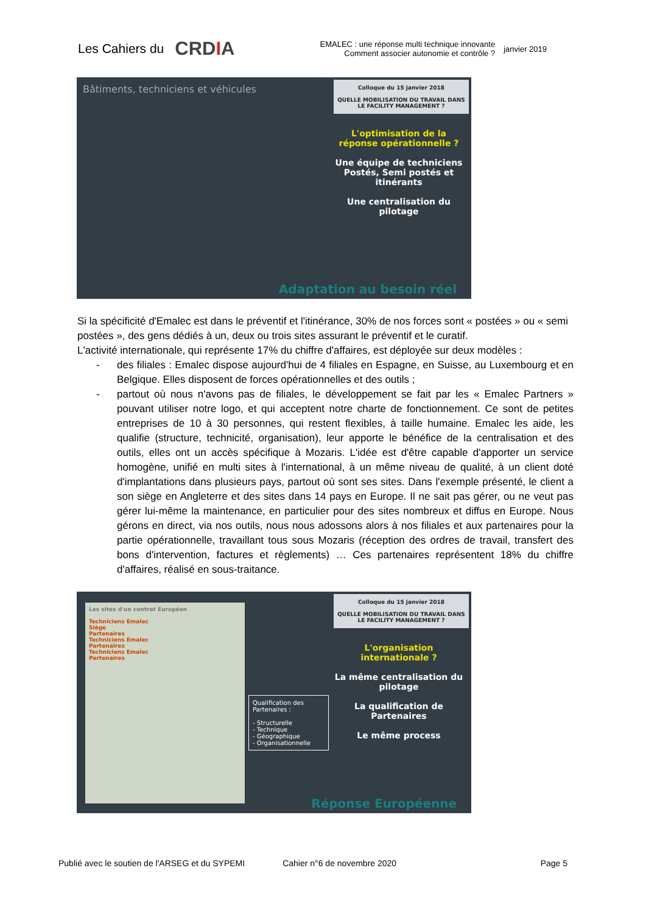Les Cahiers du CRDIA
EMALEC : une réponse multi technique innovante
Comment associer autonomie et contrôle ?
janvier 2019
Bâtiments, techniciens et véhicules
Colloque du 15 janvier 2018
QUELLE MOBILISATION DU TRAVAIL DANS LE FACILITY MANAGEMENT ?
L'optimisation de la réponse opérationnelle ?
Une équipe de techniciens Postés, Semi postés et itinérants
Une centralisation du pilotage
Adaptation au besoin réel
Si la spécificité d'Emalec est dans le préventif et l'itinérance, 30% de nos forces sont « postées » ou « semi postées », des gens dédiés à un, deux ou trois sites assurant le préventif et le curatif.
L'activité internationale, qui représente 17% du chiffre d'affaires, est déployée sur deux modèles :
- des filiales : Emalec dispose aujourd'hui de 4 filiales en Espagne, en Suisse, au Luxembourg et en Belgique. Elles disposent de forces opérationnelles et des outils ;
- partout où nous n'avons pas de filiales, le développement se fait par les « Emalec Partners » pouvant utiliser notre logo, et qui acceptent notre charte de fonctionnement. Ce sont de petites entreprises de 10 à 30 personnes, qui restent flexibles, à taille humaine. Emalec les aide, les qualifie (structure, technicité, organisation), leur apporte le bénéfice de la centralisation et des outils, elles ont un accès spécifique à Mozaris. L'idée est d'être capable d'apporter un service homogène, unifié en multi sites à l'international, à un même niveau de qualité, à un client doté d'implantations dans plusieurs pays, partout où sont ses sites. Dans l'exemple présenté, le client a son siège en Angleterre et des sites dans 14 pays en Europe. Il ne sait pas gérer, ou ne veut pas gérer lui-même la maintenance, en particulier pour des sites nombreux et diffus en Europe. Nous gérons en direct, via nos outils, nous nous adossons alors à nos filiales et aux partenaires pour la partie opérationnelle, travaillant tous sous Mozaris (réception des ordres de travail, transfert des bons d'intervention, factures et règlements) … Ces partenaires représentent 18% du chiffre d'affaires, réalisé en sous-traitance.
Les sites d'un contrat Européen
Techniciens Emalec
Siège
Partenaires
Techniciens Emalec
Partenaires
Techniciens Emalec
Partenaires
Qualification des Partenaires :
- Structurelle
- Technique
- Géographique
- Organisationnelle
Colloque du 15 janvier 2018
QUELLE MOBILISATION DU TRAVAIL DANS LE FACILITY MANAGEMENT ?
L'organisation internationale ?
La même centralisation du pilotage
La qualification de Partenaires
Le même process
Réponse Européenne
Publié avec le soutien de l'ARSEG et du SYPEMI Cahier n°6 de novembre 2020 Page 5